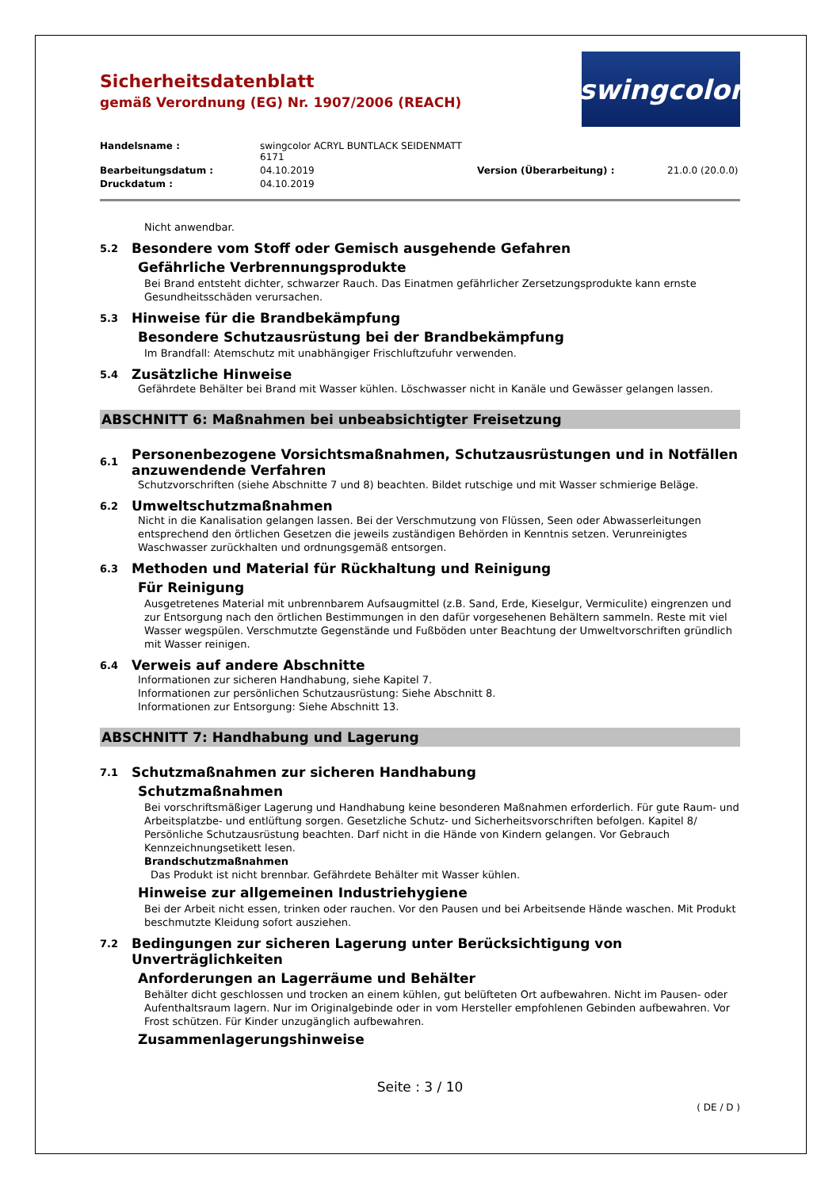swingcolor
Sicherheitsdatenblatt
gemäß Verordnung (EG) Nr. 1907/2006 (REACH)
Handelsname : swingcolor ACRYL BUNTLACK SEIDENMATT 6171 Bearbeitungsdatum : 04.10.2019 Version (Überarbeitung) : 21.0.0 (20.0.0) Druckdatum : 04.10.2019
Nicht anwendbar.
5.2 Besondere vom Stoff oder Gemisch ausgehende Gefahren
Gefährliche Verbrennungsprodukte
Bei Brand entsteht dichter, schwarzer Rauch. Das Einatmen gefährlicher Zersetzungsprodukte kann ernste Gesundheitsschäden verursachen.
5.3 Hinweise für die Brandbekämpfung
Besondere Schutzausrüstung bei der Brandbekämpfung
Im Brandfall: Atemschutz mit unabhängiger Frischluftzufuhr verwenden.
5.4 Zusätzliche Hinweise
Gefährdete Behälter bei Brand mit Wasser kühlen. Löschwasser nicht in Kanäle und Gewässer gelangen lassen.
ABSCHNITT 6: Maßnahmen bei unbeabsichtigter Freisetzung
6.1 Personenbezogene Vorsichtsmaßnahmen, Schutzausrüstungen und in Notfällen anzuwendende Verfahren
Schutzvorschriften (siehe Abschnitte 7 und 8) beachten. Bildet rutschige und mit Wasser schmierige Beläge.
6.2 Umweltschutzmaßnahmen
Nicht in die Kanalisation gelangen lassen. Bei der Verschmutzung von Flüssen, Seen oder Abwasserleitungen entsprechend den örtlichen Gesetzen die jeweils zuständigen Behörden in Kenntnis setzen. Verunreinigtes Waschwasser zurückhalten und ordnungsgemäß entsorgen.
6.3 Methoden und Material für Rückhaltung und Reinigung
Für Reinigung
Ausgetretenes Material mit unbrennbarem Aufsaugmittel (z.B. Sand, Erde, Kieselgur, Vermiculite) eingrenzen und zur Entsorgung nach den örtlichen Bestimmungen in den dafür vorgesehenen Behältern sammeln. Reste mit viel Wasser wegspülen. Verschmutzte Gegenstände und Fußböden unter Beachtung der Umweltvorschriften gründlich mit Wasser reinigen.
6.4 Verweis auf andere Abschnitte
Informationen zur sicheren Handhabung, siehe Kapitel 7.
Informationen zur persönlichen Schutzausrüstung: Siehe Abschnitt 8.
Informationen zur Entsorgung: Siehe Abschnitt 13.
ABSCHNITT 7: Handhabung und Lagerung
7.1 Schutzmaßnahmen zur sicheren Handhabung
Schutzmaßnahmen
Bei vorschriftsmäßiger Lagerung und Handhabung keine besonderen Maßnahmen erforderlich. Für gute Raum- und Arbeitsplatzbe- und entlüftung sorgen. Gesetzliche Schutz- und Sicherheitsvorschriften befolgen. Kapitel 8/ Persönliche Schutzausrüstung beachten. Darf nicht in die Hände von Kindern gelangen. Vor Gebrauch Kennzeichnungsetikett lesen.
Brandschutzmaßnahmen
Das Produkt ist nicht brennbar. Gefährdete Behälter mit Wasser kühlen.
Hinweise zur allgemeinen Industriehygiene
Bei der Arbeit nicht essen, trinken oder rauchen. Vor den Pausen und bei Arbeitsende Hände waschen. Mit Produkt beschmutzte Kleidung sofort ausziehen.
7.2 Bedingungen zur sicheren Lagerung unter Berücksichtigung von Unverträglichkeiten
Anforderungen an Lagerräume und Behälter
Behälter dicht geschlossen und trocken an einem kühlen, gut belüfteten Ort aufbewahren. Nicht im Pausen- oder Aufenthaltsraum lagern. Nur im Originalgebinde oder in vom Hersteller empfohlenen Gebinden aufbewahren. Vor Frost schützen. Für Kinder unzugänglich aufbewahren.
Zusammenlagerungshinweise
Seite : 3 / 10
( DE / D )